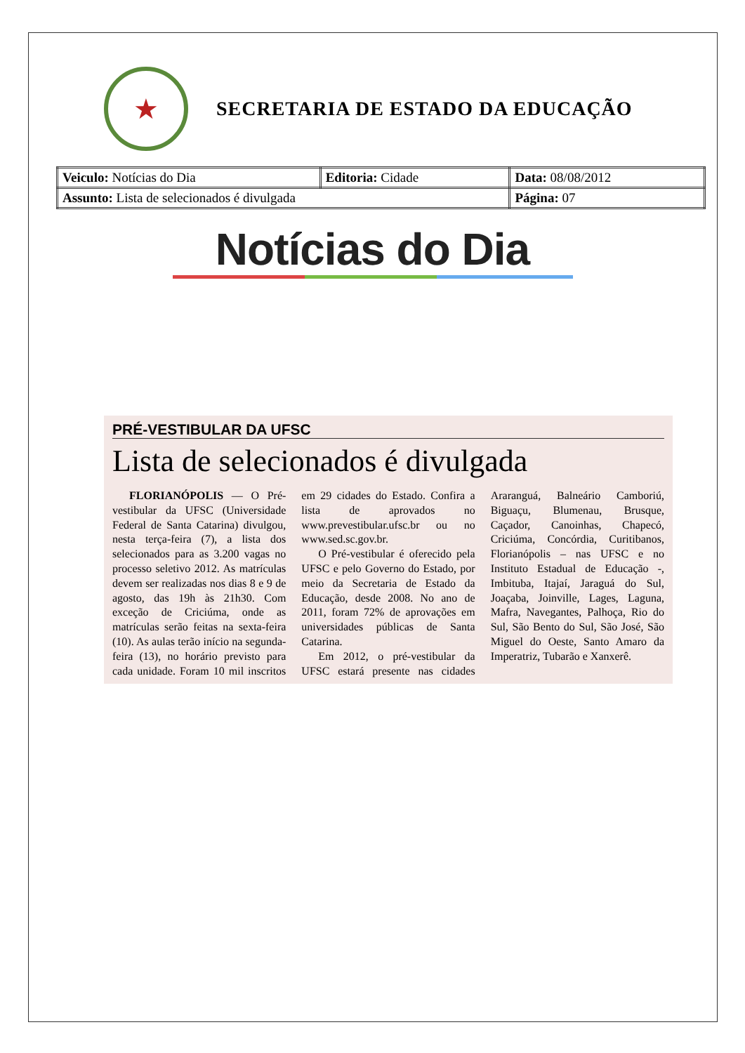★
SECRETARIA DE ESTADO DA EDUCAÇÃO
| Veiculo: Notícias do Dia | Editoria: Cidade | Data: 08/08/2012 |
| Assunto: Lista de selecionados é divulgada | | Página: 07 |
Notícias do Dia
PRÉ-VESTIBULAR DA UFSC
Lista de selecionados é divulgada
FLORIANÓPOLIS — O Pré-vestibular da UFSC (Universidade Federal de Santa Catarina) divulgou, nesta terça-feira (7), a lista dos selecionados para as 3.200 vagas no processo seletivo 2012. As matrículas devem ser realizadas nos dias 8 e 9 de agosto, das 19h às 21h30. Com exceção de Criciúma, onde as matrículas serão feitas na sexta-feira (10). As aulas terão início na segunda-feira (13), no horário previsto para cada unidade. Foram 10 mil inscritos em 29 cidades do Estado. Confira a lista de aprovados no www.prevestibular.ufsc.br ou no www.sed.sc.gov.br.
O Pré-vestibular é oferecido pela UFSC e pelo Governo do Estado, por meio da Secretaria de Estado da Educação, desde 2008. No ano de 2011, foram 72% de aprovações em universidades públicas de Santa Catarina.
Em 2012, o pré-vestibular da UFSC estará presente nas cidades Araranguá, Balneário Camboriú, Biguaçu, Blumenau, Brusque, Caçador, Canoinhas, Chapecó, Criciúma, Concórdia, Curitibanos, Florianópolis – nas UFSC e no Instituto Estadual de Educação -, Imbituba, Itajaí, Jaraguá do Sul, Joaçaba, Joinville, Lages, Laguna, Mafra, Navegantes, Palhoça, Rio do Sul, São Bento do Sul, São José, São Miguel do Oeste, Santo Amaro da Imperatriz, Tubarão e Xanxerê.